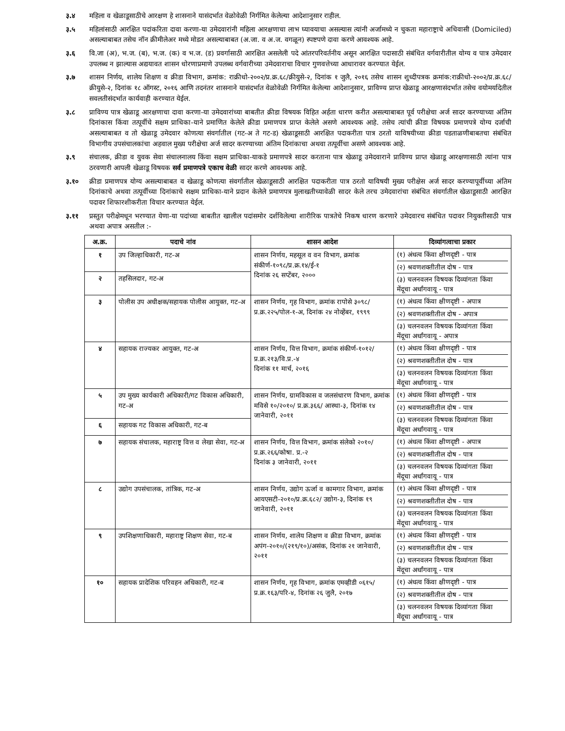३.४ महिला व खेळाडूसाठीचे आरक्षण हे शासनाने यासंदर्भात वेळोवेळी निर्गमित केलेल्या आदेशानुसार राहील.
३.५ महिलांसाठी आरक्षित पदांकरिता दावा करणा-या उमेदवारांनी महिला आरक्षणाचा लाभ घ्यावयाचा असल्यास त्यांनी अर्जामध्ये न चुकता महाराष्ट्राचे अधिवासी (Domiciled) असल्याबाबत तसेच नॉन क्रीमीलेअर मध्ये मोडत असल्याबाबत (अ.जा. व अ.ज. वगळून) स्पष्टपणे दावा करणे आवश्यक आहे.
३.६ वि.जा (अ), भ.ज. (ब), भ.ज. (क) व भ.ज. (ड) प्रवर्गासाठी आरक्षित असलेली पदे आंतरपरिवर्तनीय असून आरक्षित पदासाठी संबंधित वर्गवारीतील योग्य व पात्र उमेदवार उपलब्ध न झाल्यास अद्ययावत शासन धोरणाप्रमाणे उपलब्ध वर्गवारीच्या उमेदवाराचा विचार गुणवत्तेच्या आधारावर करण्यात येईल.
३.७ शासन निर्णय, शालेय शिक्षण व क्रीडा विभाग, क्रमांक: राक्रीधो-२००२/प्र.क्र.६८/क्रीयुसे-२, दिनांक १ जुलै, २०१६ तसेच शासन शुध्दीपत्रक क्रमांक:राक्रीधो-२००२/प्र.क्र.६८/क्रीयुसे-२, दिनांक १८ ऑगस्ट, २०१६ आणि तदनंतर शासनाने यासंदर्भात वेळोवेळी निर्गमित केलेल्या आदेशानुसार, प्राविण्य प्राप्त खेळाडू आरक्षणासंदर्भात तसेच वयोमर्यादेतील सवलतीसंदर्भात कार्यवाही करण्यात येईल.
३.८ प्राविण्य पात्र खेळाडू आरक्षणाचा दावा करणा-या उमेदवारांच्या बाबतीत क्रीडा विषयक विहित अर्हता धारण करीत असल्याबाबत पूर्व परीक्षेचा अर्ज सादर करण्याच्या अंतिम दिनांकास किंवा तत्पूर्वीचे सक्षम प्राधिका-याने प्रमाणित केलेले क्रीडा प्रमाणपत्र प्राप्त केलेले असणे आवश्यक आहे. तसेच त्यांची क्रीडा विषयक प्रमाणपत्रे योग्य दर्जाची असल्याबाबत व तो खेळाडू उमेदवार कोणत्या संवर्गातील (गट-अ ते गट-ड) खेळाडूसाठी आरक्षित पदाकरीता पात्र ठरतो याविषयीच्या क्रीडा पडताळणीबाबतचा संबंधित विभागीय उपसंचालकांचा अहवाल मुख्य परीक्षेचा अर्ज सादर करण्याच्या अंतिम दिनांकाचा अथवा तत्पूर्वीचा असणे आवश्यक आहे.
३.९ संचालक, क्रीडा व युवक सेवा संचालनालय किंवा सक्षम प्राधिका-याकडे प्रमाणपत्रे सादर करताना पात्र खेळाडू उमेदवाराने प्राविण्य प्राप्त खेळाडू आरक्षणासाठी त्यांना पात्र ठरवणारी आपली खेळाडू विषयक सर्व प्रमाणपत्रे एकाच वेळी सादर करणे आवश्यक आहे.
३.१० क्रीडा प्रमाणपत्र योग्य असल्याबाबत व खेळाडू कोणत्या संवर्गातील खेळाडूसाठी आरक्षित पदाकरीता पात्र ठरतो याविषयी मुख्य परीक्षेस अर्ज सादर करण्यापूर्वीच्या अंतिम दिनांकाचे अथवा तत्पूर्वीच्या दिनांकाचे सक्षम प्राधिका-याने प्रदान केलेले प्रमाणपत्र मुलाखतीच्यावेळी सादर केले तरच उमेदवारांचा संबंधित संवर्गातील खेळाडूसाठी आरक्षित पदावर शिफारशीकरीता विचार करण्यात येईल.
३.११ प्रस्तुत परीक्षेमधून भरण्यात येणा-या पदांच्या बाबतीत खालील पदांसमोर दर्शविलेल्या शारीरिक पात्रतेचे निकष धारण करणारे उमेदवारच संबंधित पदावर नियुक्तीसाठी पात्र अथवा अपात्र असतील :-
| अ.क्र. | पदाचे नांव | शासन आदेश | दिव्यांगत्वाचा प्रकार |
| --- | --- | --- | --- |
| १ | उप जिल्हाधिकारी, गट-अ | शासन निर्णय, महसूल व वन विभाग, क्रमांक संकीर्ण-१०९८/प्र.क्र.१४/ई-१ दिनांक २६ सप्टेंबर, २००० | (१) अंधत्व किंवा क्षीणदृष्टी - पात्र (२) श्रवणशक्तीतील दोष - पात्र (३) चलनवलन विषयक दिव्यांगता किंवा मेंदूचा अर्धांगवायू - पात्र |
| २ | तहसिलदार, गट-अ | | |
| ३ | पोलीस उप अधीक्षक/सहायक पोलीस आयुक्त, गट-अ | शासन निर्णय, गृह विभाग, क्रमांक रापोसे ३०९८/प्र.क्र.२२५/पोल-१-अ, दिनांक २४ नोव्हेंबर, १९९९ | (१) अंधत्व किंवा क्षीणदृष्टी - अपात्र (२) श्रवणशक्तीतील दोष - अपात्र (३) चलनवलन विषयक दिव्यांगता किंवा मेंदूचा अर्धांगवायू - अपात्र |
| ४ | सहायक राज्यकर आयुक्त, गट-अ | शासन निर्णय, वित्त विभाग, क्रमांक संकीर्ण-१०१२/प्र.क्र.२१३/वि.प्र.-४ दिनांक ११ मार्च, २०१६ | (१) अंधत्व किंवा क्षीणदृष्टी - पात्र (२) श्रवणशक्तीतील दोष - पात्र (३) चलनवलन विषयक दिव्यांगता किंवा मेंदूचा अर्धांगवायू - पात्र |
| ५ | उप मुख्य कार्यकारी अधिकारी/गट विकास अधिकारी, गट-अ | शासन निर्णय, ग्रामविकास व जलसंधारण विभाग, क्रमांक मविसे १०/२०१०/ प्र.क्र.३६६/ आस्था-३, दिनांक १४ जानेवारी, २०११ | (१) अंधत्व किंवा क्षीणदृष्टी - पात्र (२) श्रवणशक्तीतील दोष - पात्र (३) चलनवलन विषयक दिव्यांगता किंवा मेंदूचा अर्धांगवायू - पात्र |
| ६ | सहायक गट विकास अधिकारी, गट-ब | | |
| ७ | सहायक संचालक, महाराष्ट्र वित्त व लेखा सेवा, गट-अ | शासन निर्णय, वित्त विभाग, क्रमांक संलेको २०१०/प्र.क्र.२६६/कोषा. प्र.-२ दिनांक ३ जानेवारी, २०११ | (१) अंधत्व किंवा क्षीणदृष्टी - अपात्र (२) श्रवणशक्तीतील दोष - पात्र (३) चलनवलन विषयक दिव्यांगता किंवा मेंदूचा अर्धांगवायू - पात्र |
| ८ | उद्योग उपसंचालक, तांत्रिक, गट-अ | शासन निर्णय, उद्योग ऊर्जा व कामगार विभाग, क्रमांक आयएसटी-२०१०/प्र.क्र.६८२/ उद्योग-३, दिनांक १९ जानेवारी, २०११ | (१) अंधत्व किंवा क्षीणदृष्टी - पात्र (२) श्रवणशक्तीतील दोष - पात्र (३) चलनवलन विषयक दिव्यांगता किंवा मेंदूचा अर्धांगवायू - पात्र |
| ९ | उपशिक्षणाधिकारी, महाराष्ट्र शिक्षण सेवा, गट-ब | शासन निर्णय, शालेय शिक्षण व क्रीडा विभाग, क्रमांक अपंग-२०१०/(२१९/१०)/असंक, दिनांक २१ जानेवारी, २०११ | (१) अंधत्व किंवा क्षीणदृष्टी - पात्र (२) श्रवणशक्तीतील दोष - पात्र (३) चलनवलन विषयक दिव्यांगता किंवा मेंदूचा अर्धांगवायू - पात्र |
| १० | सहायक प्रादेशिक परिवहन अधिकारी, गट-ब | शासन निर्णय, गृह विभाग, क्रमांक एमव्हीडी ०६१५/प्र.क्र.१६३/परि-४, दिनांक २६ जुलै, २०१७ | (१) अंधत्व किंवा क्षीणदृष्टी - पात्र (२) श्रवणशक्तीतील दोष - पात्र (३) चलनवलन विषयक दिव्यांगता किंवा मेंदूचा अर्धांगवायू - पात्र |